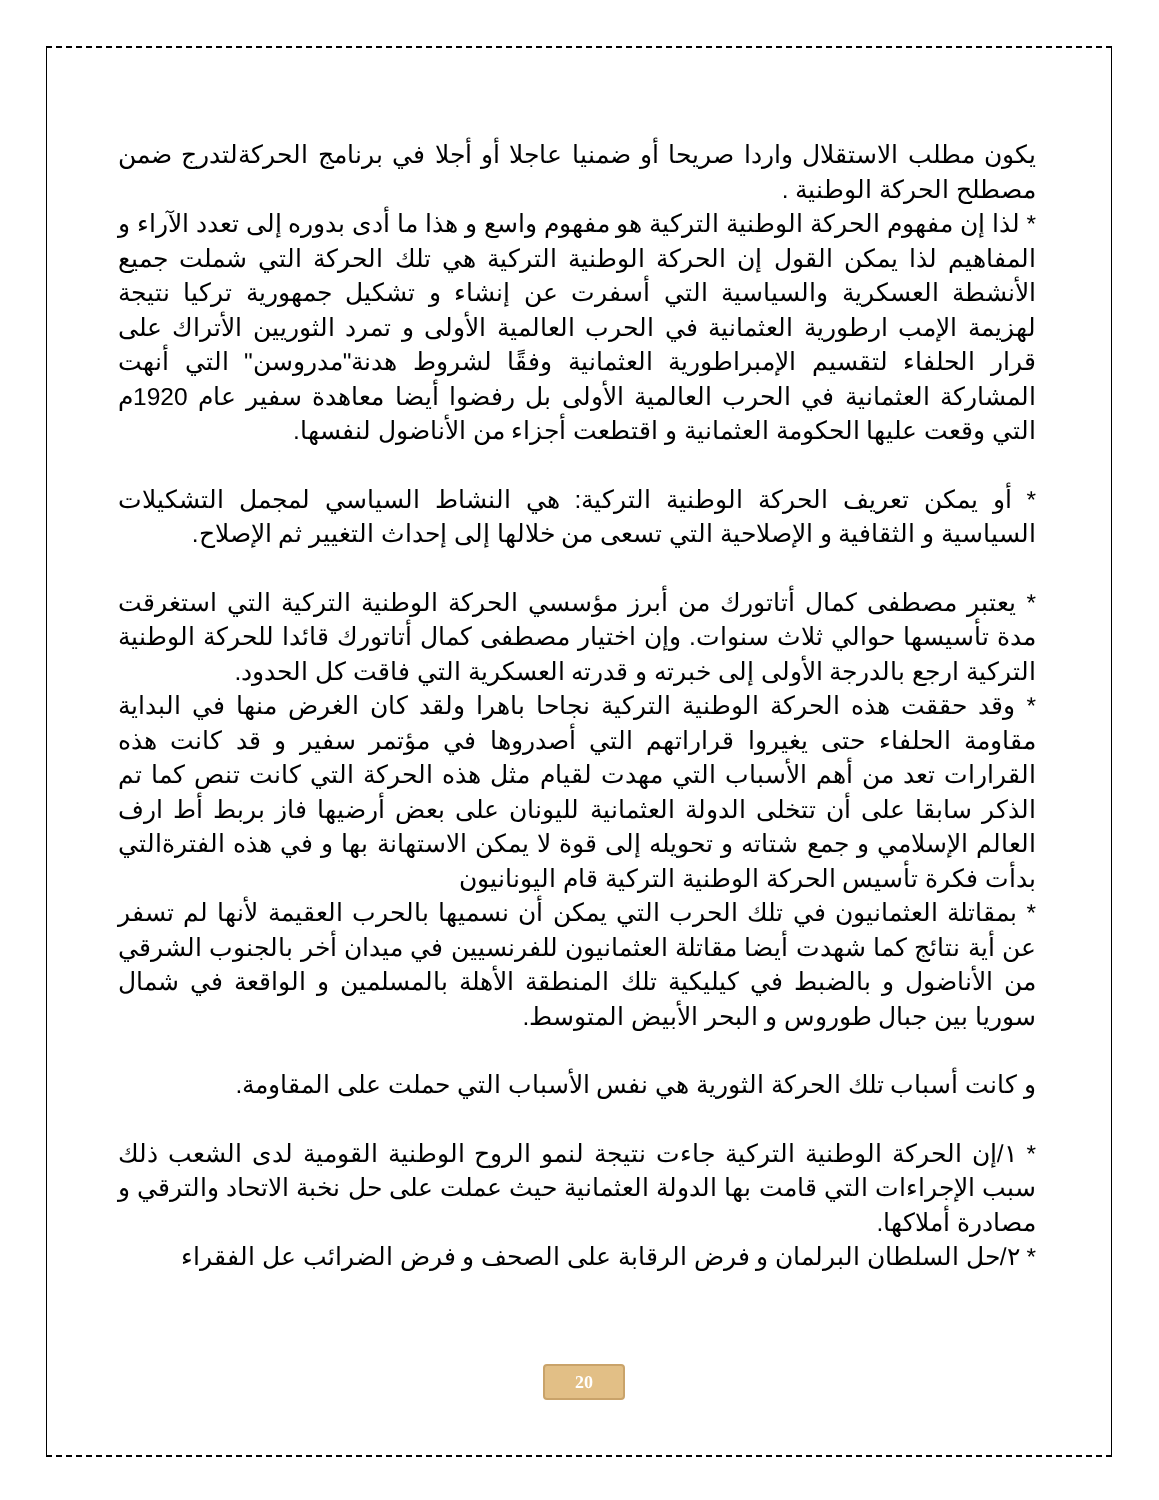يكون مطلب الاستقلال واردا صريحا أو ضمنيا عاجلا أو أجلا في برنامج الحركةلتدرج ضمن مصطلح الحركة الوطنية .
* لذا إن مفهوم الحركة الوطنية التركية هو مفهوم واسع و هذا ما أدى بدوره إلى تعدد الآراء و المفاهيم لذا يمكن القول إن الحركة الوطنية التركية هي تلك الحركة التي شملت جميع الأنشطة العسكرية والسياسية التي أسفرت عن إنشاء و تشكيل جمهورية تركيا نتيجة لهزيمة الإمب ارطورية العثمانية في الحرب العالمية الأولى و تمرد الثوريين الأتراك على قرار الحلفاء لتقسيم الإمبراطورية العثمانية وفقًا لشروط هدنة"مدروسن" التي أنهت المشاركة العثمانية في الحرب العالمية الأولى بل رفضوا أيضا معاهدة سفير عام 1920م التي وقعت عليها الحكومة العثمانية و اقتطعت أجزاء من الأناضول لنفسها.
* أو يمكن تعريف الحركة الوطنية التركية: هي النشاط السياسي لمجمل التشكيلات السياسية و الثقافية و الإصلاحية التي تسعى من خلالها إلى إحداث التغيير ثم الإصلاح.
* يعتبر مصطفى كمال أتاتورك من أبرز مؤسسي الحركة الوطنية التركية التي استغرقت مدة تأسيسها حوالي ثلاث سنوات. وإن اختيار مصطفى كمال أتاتورك قائدا للحركة الوطنية التركية ارجع بالدرجة الأولى إلى خبرته و قدرته العسكرية التي فاقت كل الحدود.
* وقد حققت هذه الحركة الوطنية التركية نجاحا باهرا ولقد كان الغرض منها في البداية مقاومة الحلفاء حتى يغيروا قراراتهم التي أصدروها في مؤتمر سفير و قد كانت هذه القرارات تعد من أهم الأسباب التي مهدت لقيام مثل هذه الحركة التي كانت تنص كما تم الذكر سابقا على أن تتخلى الدولة العثمانية لليونان على بعض أرضيها فاز بربط أط ارف العالم الإسلامي و جمع شتاته و تحويله إلى قوة لا يمكن الاستهانة بها و في هذه الفترةالتي بدأت فكرة تأسيس الحركة الوطنية التركية قام اليونانيون
* بمقاتلة العثمانيون في تلك الحرب التي يمكن أن نسميها بالحرب العقيمة لأنها لم تسفر عن أية نتائج كما شهدت أيضا مقاتلة العثمانيون للفرنسيين في ميدان أخر بالجنوب الشرقي من الأناضول و بالضبط في كيليكية تلك المنطقة الأهلة بالمسلمين و الواقعة في شمال سوريا بين جبال طوروس و البحر الأبيض المتوسط.
و كانت أسباب تلك الحركة الثورية هي نفس الأسباب التي حملت على المقاومة.
* ١/إن الحركة الوطنية التركية جاءت نتيجة لنمو الروح الوطنية القومية لدى الشعب ذلك سبب الإجراءات التي قامت بها الدولة العثمانية حيث عملت على حل نخبة الاتحاد والترقي و مصادرة أملاكها.
* ٢/حل السلطان البرلمان و فرض الرقابة على الصحف و فرض الضرائب عل الفقراء
20